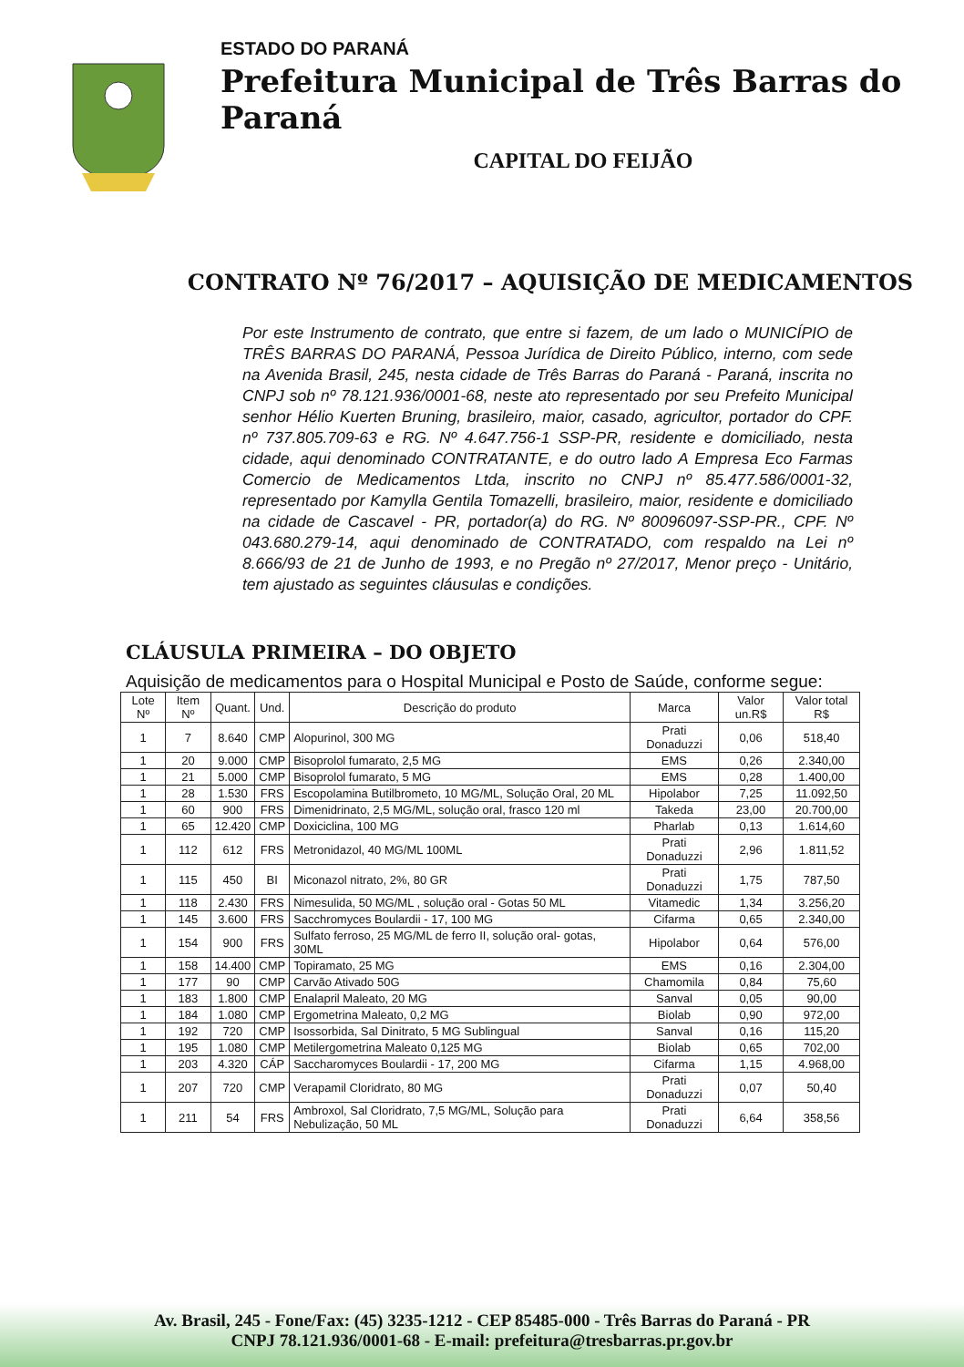ESTADO DO PARANÁ
Prefeitura Municipal de Três Barras do Paraná
CAPITAL DO FEIJÃO
CONTRATO Nº 76/2017 – AQUISIÇÃO DE MEDICAMENTOS
Por este Instrumento de contrato, que entre si fazem, de um lado o MUNICÍPIO de TRÊS BARRAS DO PARANÁ, Pessoa Jurídica de Direito Público, interno, com sede na Avenida Brasil, 245, nesta cidade de Três Barras do Paraná - Paraná, inscrita no CNPJ sob nº 78.121.936/0001-68, neste ato representado por seu Prefeito Municipal senhor Hélio Kuerten Bruning, brasileiro, maior, casado, agricultor, portador do CPF. nº 737.805.709-63 e RG. Nº 4.647.756-1 SSP-PR, residente e domiciliado, nesta cidade, aqui denominado CONTRATANTE, e do outro lado A Empresa Eco Farmas Comercio de Medicamentos Ltda, inscrito no CNPJ nº 85.477.586/0001-32, representado por Kamylla Gentila Tomazelli, brasileiro, maior, residente e domiciliado na cidade de Cascavel - PR, portador(a) do RG. Nº 80096097-SSP-PR., CPF. Nº 043.680.279-14, aqui denominado de CONTRATADO, com respaldo na Lei nº 8.666/93 de 21 de Junho de 1993, e no Pregão nº 27/2017, Menor preço - Unitário, tem ajustado as seguintes cláusulas e condições.
CLÁUSULA PRIMEIRA – DO OBJETO
Aquisição de medicamentos para o Hospital Municipal e Posto de Saúde, conforme segue:
| Lote Nº | Item Nº | Quant. | Und. | Descrição do produto | Marca | Valor un.R$ | Valor total R$ |
| --- | --- | --- | --- | --- | --- | --- | --- |
| 1 | 7 | 8.640 | CMP | Alopurinol, 300 MG | Prati Donaduzzi | 0,06 | 518,40 |
| 1 | 20 | 9.000 | CMP | Bisoprolol fumarato, 2,5 MG | EMS | 0,26 | 2.340,00 |
| 1 | 21 | 5.000 | CMP | Bisoprolol fumarato, 5 MG | EMS | 0,28 | 1.400,00 |
| 1 | 28 | 1.530 | FRS | Escopolamina Butilbrometo, 10 MG/ML, Solução Oral, 20 ML | Hipolabor | 7,25 | 11.092,50 |
| 1 | 60 | 900 | FRS | Dimenidrinato, 2,5 MG/ML, solução oral, frasco 120 ml | Takeda | 23,00 | 20.700,00 |
| 1 | 65 | 12.420 | CMP | Doxiciclina, 100 MG | Pharlab | 0,13 | 1.614,60 |
| 1 | 112 | 612 | FRS | Metronidazol, 40 MG/ML 100ML | Prati Donaduzzi | 2,96 | 1.811,52 |
| 1 | 115 | 450 | BI | Miconazol nitrato, 2%, 80 GR | Prati Donaduzzi | 1,75 | 787,50 |
| 1 | 118 | 2.430 | FRS | Nimesulida, 50 MG/ML , solução oral - Gotas 50 ML | Vitamedic | 1,34 | 3.256,20 |
| 1 | 145 | 3.600 | FRS | Sacchromyces Boulardii - 17, 100 MG | Cifarma | 0,65 | 2.340,00 |
| 1 | 154 | 900 | FRS | Sulfato ferroso, 25 MG/ML de ferro II, solução oral- gotas, 30ML | Hipolabor | 0,64 | 576,00 |
| 1 | 158 | 14.400 | CMP | Topiramato, 25 MG | EMS | 0,16 | 2.304,00 |
| 1 | 177 | 90 | CMP | Carvão Ativado 50G | Chamomila | 0,84 | 75,60 |
| 1 | 183 | 1.800 | CMP | Enalapril Maleato, 20 MG | Sanval | 0,05 | 90,00 |
| 1 | 184 | 1.080 | CMP | Ergometrina Maleato, 0,2 MG | Biolab | 0,90 | 972,00 |
| 1 | 192 | 720 | CMP | Isossorbida, Sal Dinitrato, 5 MG Sublingual | Sanval | 0,16 | 115,20 |
| 1 | 195 | 1.080 | CMP | Metilergometrina Maleato 0,125 MG | Biolab | 0,65 | 702,00 |
| 1 | 203 | 4.320 | CÁP | Saccharomyces Boulardii - 17, 200 MG | Cifarma | 1,15 | 4.968,00 |
| 1 | 207 | 720 | CMP | Verapamil Cloridrato, 80 MG | Prati Donaduzzi | 0,07 | 50,40 |
| 1 | 211 | 54 | FRS | Ambroxol, Sal Cloridrato, 7,5 MG/ML, Solução para Nebulização, 50 ML | Prati Donaduzzi | 6,64 | 358,56 |
Av. Brasil, 245 - Fone/Fax: (45) 3235-1212 - CEP 85485-000 - Três Barras do Paraná - PR
CNPJ 78.121.936/0001-68 - E-mail: prefeitura@tresbarras.pr.gov.br